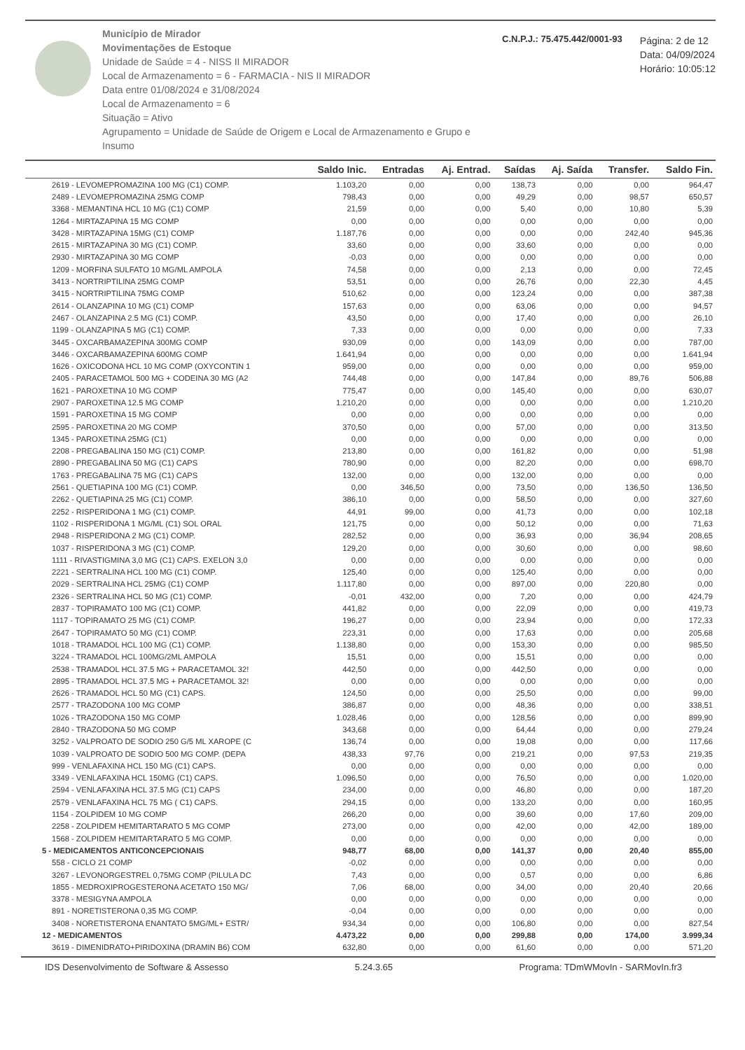Município de Mirador
Movimentações de Estoque
Unidade de Saúde = 4 - NISS II MIRADOR
Local de Armazenamento = 6 - FARMACIA - NIS II MIRADOR
Data entre 01/08/2024 e 31/08/2024
Local de Armazenamento = 6
Situação = Ativo
Agrupamento = Unidade de Saúde de Origem e Local de Armazenamento e Grupo e Insumo
C.N.P.J.: 75.475.442/0001-93
Página: 2 de 12
Data: 04/09/2024
Horário: 10:05:12
| | Saldo Inic. | Entradas | Aj. Entrad. | Saídas | Aj. Saída | Transfer. | Saldo Fin. |
| --- | --- | --- | --- | --- | --- | --- | --- |
| 2619 - LEVOMEPROMAZINA 100 MG (C1) COMP. | 1.103,20 | 0,00 | 0,00 | 138,73 | 0,00 | 0,00 | 964,47 |
| 2489 - LEVOMEPROMAZINA 25MG COMP | 798,43 | 0,00 | 0,00 | 49,29 | 0,00 | 98,57 | 650,57 |
| 3368 - MEMANTINA HCL 10 MG (C1) COMP | 21,59 | 0,00 | 0,00 | 5,40 | 0,00 | 10,80 | 5,39 |
| 1264 - MIRTAZAPINA 15 MG COMP | 0,00 | 0,00 | 0,00 | 0,00 | 0,00 | 0,00 | 0,00 |
| 3428 - MIRTAZAPINA 15MG (C1) COMP | 1.187,76 | 0,00 | 0,00 | 0,00 | 0,00 | 242,40 | 945,36 |
| 2615 - MIRTAZAPINA 30 MG (C1) COMP. | 33,60 | 0,00 | 0,00 | 33,60 | 0,00 | 0,00 | 0,00 |
| 2930 - MIRTAZAPINA 30 MG COMP | -0,03 | 0,00 | 0,00 | 0,00 | 0,00 | 0,00 | 0,00 |
| 1209 - MORFINA SULFATO 10 MG/ML AMPOLA | 74,58 | 0,00 | 0,00 | 2,13 | 0,00 | 0,00 | 72,45 |
| 3413 - NORTRIPTILINA 25MG COMP | 53,51 | 0,00 | 0,00 | 26,76 | 0,00 | 22,30 | 4,45 |
| 3415 - NORTRIPTILINA 75MG COMP | 510,62 | 0,00 | 0,00 | 123,24 | 0,00 | 0,00 | 387,38 |
| 2614 - OLANZAPINA 10 MG (C1) COMP | 157,63 | 0,00 | 0,00 | 63,06 | 0,00 | 0,00 | 94,57 |
| 2467 - OLANZAPINA 2.5 MG (C1) COMP. | 43,50 | 0,00 | 0,00 | 17,40 | 0,00 | 0,00 | 26,10 |
| 1199 - OLANZAPINA 5 MG (C1) COMP. | 7,33 | 0,00 | 0,00 | 0,00 | 0,00 | 0,00 | 7,33 |
| 3445 - OXCARBAMAZEPINA 300MG COMP | 930,09 | 0,00 | 0,00 | 143,09 | 0,00 | 0,00 | 787,00 |
| 3446 - OXCARBAMAZEPINA 600MG COMP | 1.641,94 | 0,00 | 0,00 | 0,00 | 0,00 | 0,00 | 1.641,94 |
| 1626 - OXICODONA HCL 10 MG COMP (OXYCONTIN 1 | 959,00 | 0,00 | 0,00 | 0,00 | 0,00 | 0,00 | 959,00 |
| 2405 - PARACETAMOL 500 MG + CODEINA 30 MG (A2 | 744,48 | 0,00 | 0,00 | 147,84 | 0,00 | 89,76 | 506,88 |
| 1621 - PAROXETINA 10 MG COMP | 775,47 | 0,00 | 0,00 | 145,40 | 0,00 | 0,00 | 630,07 |
| 2907 - PAROXETINA 12.5 MG COMP | 1.210,20 | 0,00 | 0,00 | 0,00 | 0,00 | 0,00 | 1.210,20 |
| 1591 - PAROXETINA 15 MG COMP | 0,00 | 0,00 | 0,00 | 0,00 | 0,00 | 0,00 | 0,00 |
| 2595 - PAROXETINA 20 MG COMP | 370,50 | 0,00 | 0,00 | 57,00 | 0,00 | 0,00 | 313,50 |
| 1345 - PAROXETINA 25MG (C1) | 0,00 | 0,00 | 0,00 | 0,00 | 0,00 | 0,00 | 0,00 |
| 2208 - PREGABALINA 150 MG (C1) COMP. | 213,80 | 0,00 | 0,00 | 161,82 | 0,00 | 0,00 | 51,98 |
| 2890 - PREGABALINA 50 MG (C1) CAPS | 780,90 | 0,00 | 0,00 | 82,20 | 0,00 | 0,00 | 698,70 |
| 1763 - PREGABALINA 75 MG (C1) CAPS | 132,00 | 0,00 | 0,00 | 132,00 | 0,00 | 0,00 | 0,00 |
| 2561 - QUETIAPINA 100 MG (C1) COMP. | 0,00 | 346,50 | 0,00 | 73,50 | 0,00 | 136,50 | 136,50 |
| 2262 - QUETIAPINA 25 MG (C1) COMP. | 386,10 | 0,00 | 0,00 | 58,50 | 0,00 | 0,00 | 327,60 |
| 2252 - RISPERIDONA 1 MG (C1) COMP. | 44,91 | 99,00 | 0,00 | 41,73 | 0,00 | 0,00 | 102,18 |
| 1102 - RISPERIDONA 1 MG/ML (C1) SOL ORAL | 121,75 | 0,00 | 0,00 | 50,12 | 0,00 | 0,00 | 71,63 |
| 2948 - RISPERIDONA 2 MG (C1) COMP. | 282,52 | 0,00 | 0,00 | 36,93 | 0,00 | 36,94 | 208,65 |
| 1037 - RISPERIDONA 3 MG (C1) COMP. | 129,20 | 0,00 | 0,00 | 30,60 | 0,00 | 0,00 | 98,60 |
| 1111 - RIVASTIGMINA 3,0 MG (C1) CAPS. EXELON 3,0 | 0,00 | 0,00 | 0,00 | 0,00 | 0,00 | 0,00 | 0,00 |
| 2221 - SERTRALINA HCL 100 MG (C1) COMP. | 125,40 | 0,00 | 0,00 | 125,40 | 0,00 | 0,00 | 0,00 |
| 2029 - SERTRALINA HCL 25MG (C1) COMP | 1.117,80 | 0,00 | 0,00 | 897,00 | 0,00 | 220,80 | 0,00 |
| 2326 - SERTRALINA HCL 50 MG (C1) COMP. | -0,01 | 432,00 | 0,00 | 7,20 | 0,00 | 0,00 | 424,79 |
| 2837 - TOPIRAMATO 100 MG (C1) COMP. | 441,82 | 0,00 | 0,00 | 22,09 | 0,00 | 0,00 | 419,73 |
| 1117 - TOPIRAMATO 25 MG (C1) COMP. | 196,27 | 0,00 | 0,00 | 23,94 | 0,00 | 0,00 | 172,33 |
| 2647 - TOPIRAMATO 50 MG (C1) COMP. | 223,31 | 0,00 | 0,00 | 17,63 | 0,00 | 0,00 | 205,68 |
| 1018 - TRAMADOL HCL 100 MG (C1) COMP. | 1.138,80 | 0,00 | 0,00 | 153,30 | 0,00 | 0,00 | 985,50 |
| 3224 - TRAMADOL HCL 100MG/2ML AMPOLA | 15,51 | 0,00 | 0,00 | 15,51 | 0,00 | 0,00 | 0,00 |
| 2538 - TRAMADOL HCL 37.5 MG + PARACETAMOL 32! | 442,50 | 0,00 | 0,00 | 442,50 | 0,00 | 0,00 | 0,00 |
| 2895 - TRAMADOL HCL 37.5 MG + PARACETAMOL 32! | 0,00 | 0,00 | 0,00 | 0,00 | 0,00 | 0,00 | 0,00 |
| 2626 - TRAMADOL HCL 50 MG (C1) CAPS. | 124,50 | 0,00 | 0,00 | 25,50 | 0,00 | 0,00 | 99,00 |
| 2577 - TRAZODONA 100 MG COMP | 386,87 | 0,00 | 0,00 | 48,36 | 0,00 | 0,00 | 338,51 |
| 1026 - TRAZODONA 150 MG COMP | 1.028,46 | 0,00 | 0,00 | 128,56 | 0,00 | 0,00 | 899,90 |
| 2840 - TRAZODONA 50 MG COMP | 343,68 | 0,00 | 0,00 | 64,44 | 0,00 | 0,00 | 279,24 |
| 3252 - VALPROATO DE SODIO 250 G/5 ML XAROPE (C | 136,74 | 0,00 | 0,00 | 19,08 | 0,00 | 0,00 | 117,66 |
| 1039 - VALPROATO DE SODIO 500 MG COMP. (DEPA | 438,33 | 97,76 | 0,00 | 219,21 | 0,00 | 97,53 | 219,35 |
| 999 - VENLAFAXINA HCL 150 MG (C1) CAPS. | 0,00 | 0,00 | 0,00 | 0,00 | 0,00 | 0,00 | 0,00 |
| 3349 - VENLAFAXINA HCL 150MG (C1) CAPS. | 1.096,50 | 0,00 | 0,00 | 76,50 | 0,00 | 0,00 | 1.020,00 |
| 2594 - VENLAFAXINA HCL 37.5 MG (C1) CAPS | 234,00 | 0,00 | 0,00 | 46,80 | 0,00 | 0,00 | 187,20 |
| 2579 - VENLAFAXINA HCL 75 MG ( C1) CAPS. | 294,15 | 0,00 | 0,00 | 133,20 | 0,00 | 0,00 | 160,95 |
| 1154 - ZOLPIDEM 10 MG COMP | 266,20 | 0,00 | 0,00 | 39,60 | 0,00 | 17,60 | 209,00 |
| 2258 - ZOLPIDEM HEMITARTARATO 5 MG COMP | 273,00 | 0,00 | 0,00 | 42,00 | 0,00 | 42,00 | 189,00 |
| 1568 - ZOLPIDEM HEMITARTARATO 5 MG COMP. | 0,00 | 0,00 | 0,00 | 0,00 | 0,00 | 0,00 | 0,00 |
| 5 - MEDICAMENTOS ANTICONCEPCIONAIS | 948,77 | 68,00 | 0,00 | 141,37 | 0,00 | 20,40 | 855,00 |
| 558 - CICLO 21 COMP | -0,02 | 0,00 | 0,00 | 0,00 | 0,00 | 0,00 | 0,00 |
| 3267 - LEVONORGESTREL 0,75MG COMP (PILULA DC | 7,43 | 0,00 | 0,00 | 0,57 | 0,00 | 0,00 | 6,86 |
| 1855 - MEDROXIPROGESTERONA ACETATO 150 MG/ | 7,06 | 68,00 | 0,00 | 34,00 | 0,00 | 20,40 | 20,66 |
| 3378 - MESIGYNA AMPOLA | 0,00 | 0,00 | 0,00 | 0,00 | 0,00 | 0,00 | 0,00 |
| 891 - NORETISTERONA 0,35 MG COMP. | -0,04 | 0,00 | 0,00 | 0,00 | 0,00 | 0,00 | 0,00 |
| 3408 - NORETISTERONA ENANTATO 5MG/ML+ ESTR/ | 934,34 | 0,00 | 0,00 | 106,80 | 0,00 | 0,00 | 827,54 |
| 12 - MEDICAMENTOS | 4.473,22 | 0,00 | 0,00 | 299,88 | 0,00 | 174,00 | 3.999,34 |
| 3619 - DIMENIDRATO+PIRIDOXINA (DRAMIN B6) COM | 632,80 | 0,00 | 0,00 | 61,60 | 0,00 | 0,00 | 571,20 |
IDS Desenvolvimento de Software & Assesso 5.24.3.65 Programa: TDmWMovIn - SARMovIn.fr3